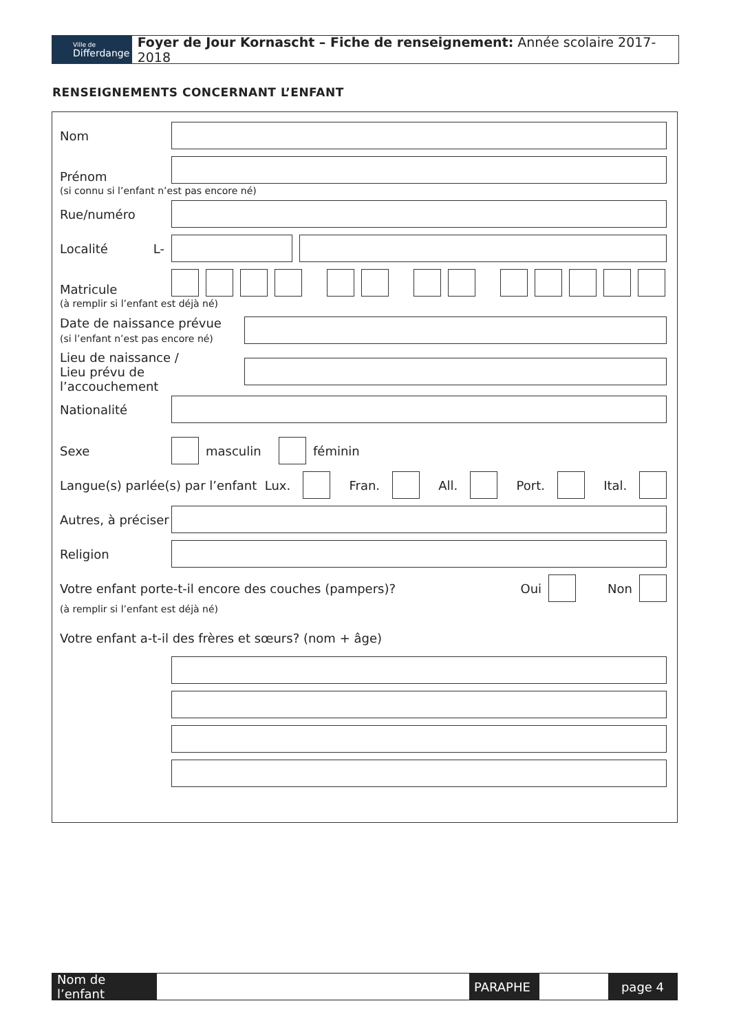Ville de
Differdange
Foyer de Jour Kornascht – Fiche de renseignement: Année scolaire 2017- 2018
RENSEIGNEMENTS CONCERNANT L’ENFANT
Nom
Prénom
(si connu si l’enfant n’est pas encore né)
Rue/numéro
Localité L-
Matricule
(à remplir si l’enfant est déjà né)
Date de naissance prévue
(si l’enfant n’est pas encore né)
Lieu de naissance /
Lieu prévu de l’accouchement
Nationalité
Sexe masculin féminin
Langue(s) parlée(s) par l’enfant Lux.
Fran. All. Port. Ital.
Autres, à préciser
Religion
Votre enfant porte-t-il encore des couches (pampers)? Oui Non
(à remplir si l’enfant est déjà né)
Votre enfant a-t-il des frères et sœurs? (nom + âge)
Nom de l’enfant
PARAPHE page 4